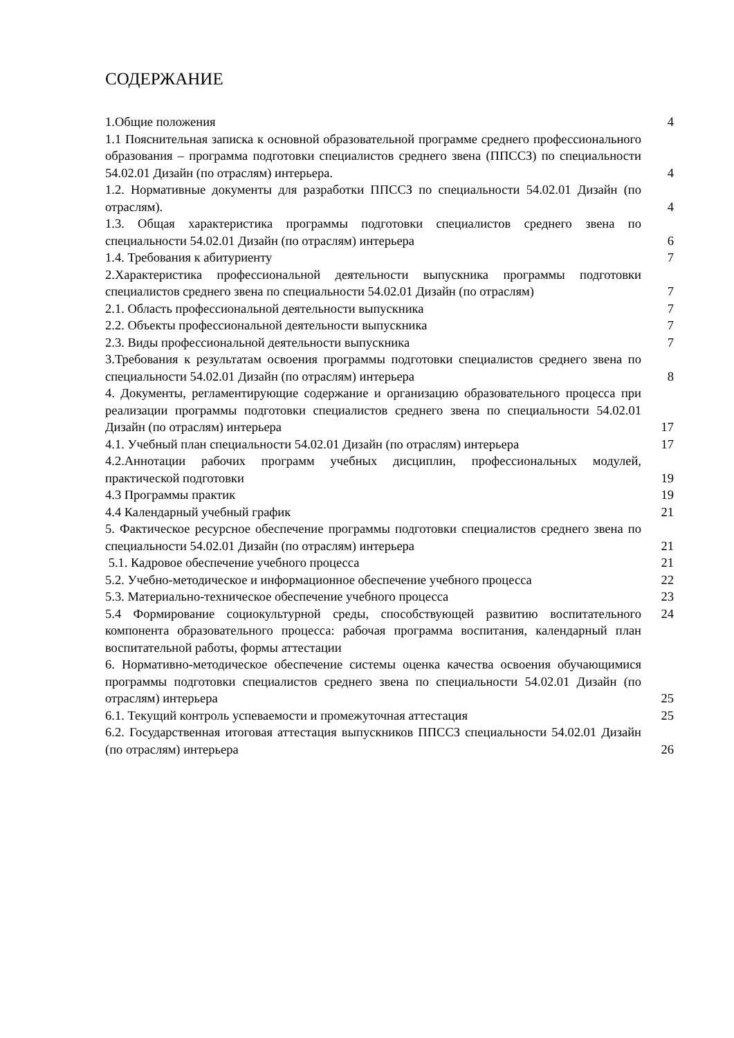СОДЕРЖАНИЕ
| 1.Общие положения | 4 |
| 1.1 Пояснительная записка к основной образовательной программе среднего профессионального образования – программа подготовки специалистов среднего звена (ППССЗ) по специальности 54.02.01 Дизайн (по отраслям) интерьера. | 4 |
| 1.2. Нормативные документы для разработки ППССЗ по специальности 54.02.01 Дизайн (по отраслям). | 4 |
| 1.3. Общая характеристика программы подготовки специалистов среднего звена по специальности 54.02.01 Дизайн (по отраслям) интерьера | 6 |
| 1.4. Требования к абитуриенту | 7 |
| 2.Характеристика профессиональной деятельности выпускника программы подготовки специалистов среднего звена по специальности 54.02.01 Дизайн (по отраслям) | 7 |
| 2.1. Область профессиональной деятельности выпускника | 7 |
| 2.2. Объекты профессиональной деятельности выпускника | 7 |
| 2.3. Виды профессиональной деятельности выпускника | 7 |
| 3.Требования к результатам освоения программы подготовки специалистов среднего звена по специальности 54.02.01 Дизайн (по отраслям) интерьера | 8 |
| 4. Документы, регламентирующие содержание и организацию образовательного процесса при реализации программы подготовки специалистов среднего звена по специальности 54.02.01 Дизайн (по отраслям) интерьера | 17 |
| 4.1. Учебный план специальности 54.02.01 Дизайн (по отраслям) интерьера | 17 |
| 4.2.Аннотации рабочих программ учебных дисциплин, профессиональных модулей, практической подготовки | 19 |
| 4.3 Программы практик | 19 |
| 4.4 Календарный учебный график | 21 |
| 5. Фактическое ресурсное обеспечение программы подготовки специалистов среднего звена по специальности 54.02.01 Дизайн (по отраслям) интерьера | 21 |
| 5.1. Кадровое обеспечение учебного процесса | 21 |
| 5.2. Учебно-методическое и информационное обеспечение учебного процесса | 22 |
| 5.3. Материально-техническое обеспечение учебного процесса | 23 |
| 5.4 Формирование социокультурной среды, способствующей развитию воспитательного компонента образовательного процесса: рабочая программа воспитания, календарный план воспитательной работы, формы аттестации | 24 |
| 6. Нормативно-методическое обеспечение системы оценка качества освоения обучающимися программы подготовки специалистов среднего звена по специальности 54.02.01 Дизайн (по отраслям) интерьера | 25 |
| 6.1. Текущий контроль успеваемости и промежуточная аттестация | 25 |
| 6.2. Государственная итоговая аттестация выпускников ППССЗ специальности 54.02.01 Дизайн (по отраслям) интерьера | 26 |